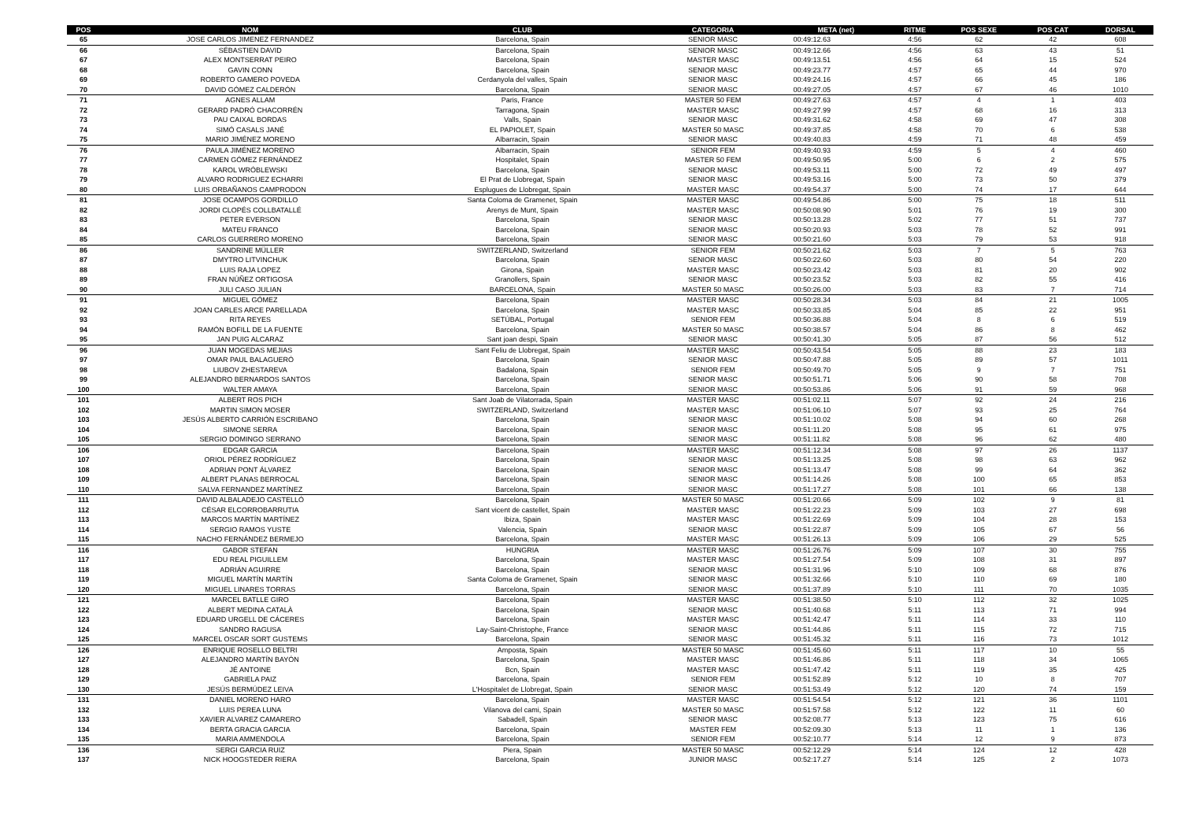| POS | NOM | CLUB | CATEGORIA | META (net) | RITME | POS SEXE | POS CAT | DORSAL |
| --- | --- | --- | --- | --- | --- | --- | --- | --- |
| 65 | JOSE CARLOS JIMENEZ FERNANDEZ | Barcelona, Spain | SENIOR MASC | 00:49:12.63 | 4:56 | 62 | 42 | 608 |
| 66 | SÉBASTIEN DAVID | Barcelona, Spain | SENIOR MASC | 00:49:12.66 | 4:56 | 63 | 43 | 51 |
| 67 | ALEX MONTSERRAT PEIRO | Barcelona, Spain | MASTER MASC | 00:49:13.51 | 4:56 | 64 | 15 | 524 |
| 68 | GAVIN CONN | Barcelona, Spain | SENIOR MASC | 00:49:23.77 | 4:57 | 65 | 44 | 970 |
| 69 | ROBERTO GAMERO POVEDA | Cerdanyola del valles, Spain | SENIOR MASC | 00:49:24.16 | 4:57 | 66 | 45 | 186 |
| 70 | DAVID GÓMEZ CALDERÓN | Barcelona, Spain | SENIOR MASC | 00:49:27.05 | 4:57 | 67 | 46 | 1010 |
| 71 | AGNES ALLAM | Paris, France | MASTER 50 FEM | 00:49:27.63 | 4:57 | 4 | 1 | 403 |
| 72 | GERARD PADRÓ CHACORRÉN | Tarragona, Spain | MASTER MASC | 00:49:27.99 | 4:57 | 68 | 16 | 313 |
| 73 | PAU CAIXAL BORDAS | Valls, Spain | SENIOR MASC | 00:49:31.62 | 4:58 | 69 | 47 | 308 |
| 74 | SIMÓ CASALS JANÉ | EL PAPIOLET, Spain | MASTER 50 MASC | 00:49:37.85 | 4:58 | 70 | 6 | 538 |
| 75 | MARIO JIMÉNEZ MORENO | Albarracin, Spain | SENIOR MASC | 00:49:40.83 | 4:59 | 71 | 48 | 459 |
| 76 | PAULA JIMÉNEZ MORENO | Albarracin, Spain | SENIOR FEM | 00:49:40.93 | 4:59 | 5 | 4 | 460 |
| 77 | CARMEN GÓMEZ FERNÁNDEZ | Hospitalet, Spain | MASTER 50 FEM | 00:49:50.95 | 5:00 | 6 | 2 | 575 |
| 78 | KAROL WRÓBLEWSKI | Barcelona, Spain | SENIOR MASC | 00:49:53.11 | 5:00 | 72 | 49 | 497 |
| 79 | ALVARO RODRIGUEZ ECHARRI | El Prat de Llobregat, Spain | SENIOR MASC | 00:49:53.16 | 5:00 | 73 | 50 | 379 |
| 80 | LUIS ORBAÑANOS CAMPRODON | Esplugues de Llobregat, Spain | MASTER MASC | 00:49:54.37 | 5:00 | 74 | 17 | 644 |
| 81 | JOSE OCAMPOS GORDILLO | Santa Coloma de Gramenet, Spain | MASTER MASC | 00:49:54.86 | 5:00 | 75 | 18 | 511 |
| 82 | JORDI CLOPÉS COLLBATALLÉ | Arenys de Munt, Spain | MASTER MASC | 00:50:08.90 | 5:01 | 76 | 19 | 300 |
| 83 | PETER EVERSON | Barcelona, Spain | SENIOR MASC | 00:50:13.28 | 5:02 | 77 | 51 | 737 |
| 84 | MATEU FRANCO | Barcelona, Spain | SENIOR MASC | 00:50:20.93 | 5:03 | 78 | 52 | 991 |
| 85 | CARLOS GUERRERO MORENO | Barcelona, Spain | SENIOR MASC | 00:50:21.60 | 5:03 | 79 | 53 | 918 |
| 86 | SANDRINE MÜLLER | SWITZERLAND, Switzerland | SENIOR FEM | 00:50:21.62 | 5:03 | 7 | 5 | 763 |
| 87 | DMYTRO LITVINCHUK | Barcelona, Spain | SENIOR MASC | 00:50:22.60 | 5:03 | 80 | 54 | 220 |
| 88 | LUIS RAJA LOPEZ | Girona, Spain | MASTER MASC | 00:50:23.42 | 5:03 | 81 | 20 | 902 |
| 89 | FRAN NÚÑEZ ORTIGOSA | Granollers, Spain | SENIOR MASC | 00:50:23.52 | 5:03 | 82 | 55 | 416 |
| 90 | JULI CASO JULIAN | BARCELONA, Spain | MASTER 50 MASC | 00:50:26.00 | 5:03 | 83 | 7 | 714 |
| 91 | MIGUEL GÓMEZ | Barcelona, Spain | MASTER MASC | 00:50:28.34 | 5:03 | 84 | 21 | 1005 |
| 92 | JOAN CARLES ARCE PARELLADA | Barcelona, Spain | MASTER MASC | 00:50:33.85 | 5:04 | 85 | 22 | 951 |
| 93 | RITA REYES | SETÚBAL, Portugal | SENIOR FEM | 00:50:36.88 | 5:04 | 8 | 6 | 519 |
| 94 | RAMÓN BOFILL DE LA FUENTE | Barcelona, Spain | MASTER 50 MASC | 00:50:38.57 | 5:04 | 86 | 8 | 462 |
| 95 | JAN PUIG ALCARAZ | Sant joan despi, Spain | SENIOR MASC | 00:50:41.30 | 5:05 | 87 | 56 | 512 |
| 96 | JUAN MOGEDAS MEJIAS | Sant Feliu de Llobregat, Spain | MASTER MASC | 00:50:43.54 | 5:05 | 88 | 23 | 183 |
| 97 | OMAR PAUL BALAGUERÓ | Barcelona, Spain | SENIOR MASC | 00:50:47.88 | 5:05 | 89 | 57 | 1011 |
| 98 | LIUBOV ZHESTAREVA | Badalona, Spain | SENIOR FEM | 00:50:49.70 | 5:05 | 9 | 7 | 751 |
| 99 | ALEJANDRO BERNARDOS SANTOS | Barcelona, Spain | SENIOR MASC | 00:50:51.71 | 5:06 | 90 | 58 | 708 |
| 100 | WALTER AMAYA | Barcelona, Spain | SENIOR MASC | 00:50:53.86 | 5:06 | 91 | 59 | 968 |
| 101 | ALBERT ROS PICH | Sant Joab de Vilatorrada, Spain | MASTER MASC | 00:51:02.11 | 5:07 | 92 | 24 | 216 |
| 102 | MARTIN SIMON MOSER | SWITZERLAND, Switzerland | MASTER MASC | 00:51:06.10 | 5:07 | 93 | 25 | 764 |
| 103 | JESÚS ALBERTO CARRIÓN ESCRIBANO | Barcelona, Spain | SENIOR MASC | 00:51:10.02 | 5:08 | 94 | 60 | 268 |
| 104 | SIMONE SERRA | Barcelona, Spain | SENIOR MASC | 00:51:11.20 | 5:08 | 95 | 61 | 975 |
| 105 | SERGIO DOMINGO SERRANO | Barcelona, Spain | SENIOR MASC | 00:51:11.82 | 5:08 | 96 | 62 | 480 |
| 106 | EDGAR GARCIA | Barcelona, Spain | MASTER MASC | 00:51:12.34 | 5:08 | 97 | 26 | 1137 |
| 107 | ORIOL PÉREZ RODRÍGUEZ | Barcelona, Spain | SENIOR MASC | 00:51:13.25 | 5:08 | 98 | 63 | 962 |
| 108 | ADRIAN PONT ÁLVAREZ | Barcelona, Spain | SENIOR MASC | 00:51:13.47 | 5:08 | 99 | 64 | 362 |
| 109 | ALBERT PLANAS BERROCAL | Barcelona, Spain | SENIOR MASC | 00:51:14.26 | 5:08 | 100 | 65 | 853 |
| 110 | SALVA FERNANDEZ MARTÍNEZ | Barcelona, Spain | SENIOR MASC | 00:51:17.27 | 5:08 | 101 | 66 | 138 |
| 111 | DAVID ALBALADEJO CASTELLÓ | Barcelona, Spain | MASTER 50 MASC | 00:51:20.66 | 5:09 | 102 | 9 | 81 |
| 112 | CÉSAR ELCORROBARRUTIA | Sant vicent de castellet, Spain | MASTER MASC | 00:51:22.23 | 5:09 | 103 | 27 | 698 |
| 113 | MARCOS MARTÍN MARTÍNEZ | Ibiza, Spain | MASTER MASC | 00:51:22.69 | 5:09 | 104 | 28 | 153 |
| 114 | SERGIO RAMOS YUSTE | Valencia, Spain | SENIOR MASC | 00:51:22.87 | 5:09 | 105 | 67 | 56 |
| 115 | NACHO FERNÁNDEZ BERMEJO | Barcelona, Spain | MASTER MASC | 00:51:26.13 | 5:09 | 106 | 29 | 525 |
| 116 | GABOR STEFAN | HUNGRIA | MASTER MASC | 00:51:26.76 | 5:09 | 107 | 30 | 755 |
| 117 | EDU REAL PIGUILLEM | Barcelona, Spain | MASTER MASC | 00:51:27.54 | 5:09 | 108 | 31 | 897 |
| 118 | ADRIÁN AGUIRRE | Barcelona, Spain | SENIOR MASC | 00:51:31.96 | 5:10 | 109 | 68 | 876 |
| 119 | MIGUEL MARTÍN MARTÍN | Santa Coloma de Gramenet, Spain | SENIOR MASC | 00:51:32.66 | 5:10 | 110 | 69 | 180 |
| 120 | MIGUEL LINARES TORRAS | Barcelona, Spain | SENIOR MASC | 00:51:37.89 | 5:10 | 111 | 70 | 1035 |
| 121 | MARCEL BATLLE GIRO | Barcelona, Spain | MASTER MASC | 00:51:38.50 | 5:10 | 112 | 32 | 1025 |
| 122 | ALBERT MEDINA CATALÀ | Barcelona, Spain | SENIOR MASC | 00:51:40.68 | 5:11 | 113 | 71 | 994 |
| 123 | EDUARD URGELL DE CÁCERES | Barcelona, Spain | MASTER MASC | 00:51:42.47 | 5:11 | 114 | 33 | 110 |
| 124 | SANDRO RAGUSA | Lay-Saint-Christophe, France | SENIOR MASC | 00:51:44.86 | 5:11 | 115 | 72 | 715 |
| 125 | MARCEL OSCAR SORT GUSTEMS | Barcelona, Spain | SENIOR MASC | 00:51:45.32 | 5:11 | 116 | 73 | 1012 |
| 126 | ENRIQUE ROSELLO BELTRI | Amposta, Spain | MASTER 50 MASC | 00:51:45.60 | 5:11 | 117 | 10 | 55 |
| 127 | ALEJANDRO MARTÍN BAYÓN | Barcelona, Spain | MASTER MASC | 00:51:46.86 | 5:11 | 118 | 34 | 1065 |
| 128 | JÉ ANTOINE | Bcn, Spain | MASTER MASC | 00:51:47.42 | 5:11 | 119 | 35 | 425 |
| 129 | GABRIELA PAIZ | Barcelona, Spain | SENIOR FEM | 00:51:52.89 | 5:12 | 10 | 8 | 707 |
| 130 | JESÚS BERMÚDEZ LEIVA | L'Hospitalet de Llobregat, Spain | SENIOR MASC | 00:51:53.49 | 5:12 | 120 | 74 | 159 |
| 131 | DANIEL MORENO HARO | Barcelona, Spain | MASTER MASC | 00:51:54.54 | 5:12 | 121 | 36 | 1101 |
| 132 | LUIS PEREA LUNA | Vilanova del cami, Spain | MASTER 50 MASC | 00:51:57.58 | 5:12 | 122 | 11 | 60 |
| 133 | XAVIER ALVAREZ CAMARERO | Sabadell, Spain | SENIOR MASC | 00:52:08.77 | 5:13 | 123 | 75 | 616 |
| 134 | BERTA GRACIA GARCIA | Barcelona, Spain | MASTER FEM | 00:52:09.30 | 5:13 | 11 | 1 | 136 |
| 135 | MARIA AMMENDOLA | Barcelona, Spain | SENIOR FEM | 00:52:10.77 | 5:14 | 12 | 9 | 873 |
| 136 | SERGI GARCIA RUIZ | Piera, Spain | MASTER 50 MASC | 00:52:12.29 | 5:14 | 124 | 12 | 428 |
| 137 | NICK HOOGSTEDER RIERA | Barcelona, Spain | JUNIOR MASC | 00:52:17.27 | 5:14 | 125 | 2 | 1073 |